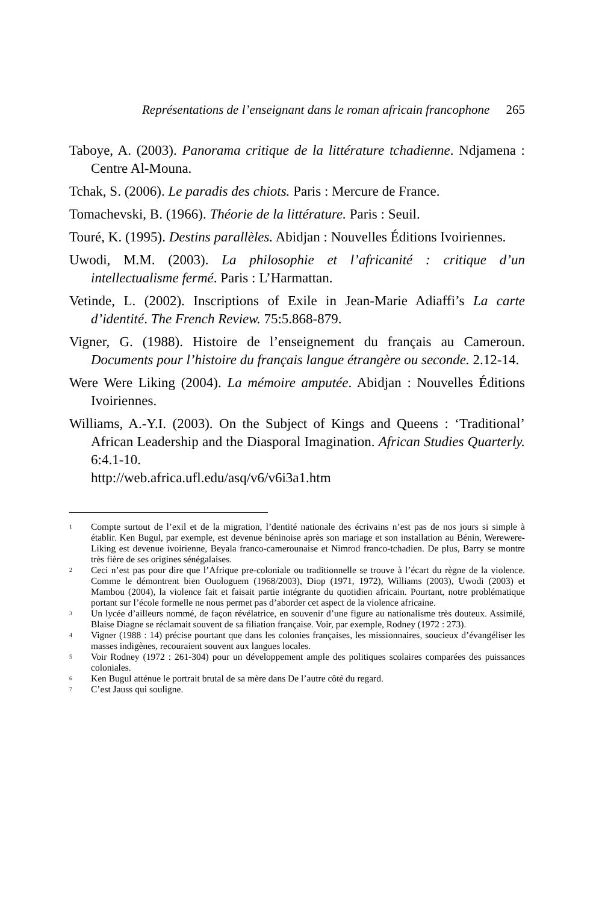Représentations de l’enseignant dans le roman africain francophone 265
Taboye, A. (2003). Panorama critique de la littérature tchadienne. Ndjamena : Centre Al-Mouna.
Tchak, S. (2006). Le paradis des chiots. Paris : Mercure de France.
Tomachevski, B. (1966). Théorie de la littérature. Paris : Seuil.
Touré, K. (1995). Destins parallèles. Abidjan : Nouvelles Éditions Ivoiriennes.
Uwodi, M.M. (2003). La philosophie et l’africanité : critique d’un intellectualisme fermé. Paris : L’Harmattan.
Vetinde, L. (2002). Inscriptions of Exile in Jean-Marie Adiaffi’s La carte d’identité. The French Review. 75:5.868-879.
Vigner, G. (1988). Histoire de l’enseignement du français au Cameroun. Documents pour l’histoire du français langue étrangère ou seconde. 2.12-14.
Were Were Liking (2004). La mémoire amputée. Abidjan : Nouvelles Éditions Ivoiriennes.
Williams, A.-Y.I. (2003). On the Subject of Kings and Queens : ‘Traditional’ African Leadership and the Diasporal Imagination. African Studies Quarterly. 6:4.1-10.
http://web.africa.ufl.edu/asq/v6/v6i3a1.htm
<sup>1</sup>
Compte surtout de l’exil et de la migration, l’dentité nationale des écrivains n’est pas de nos jours si simple à établir. Ken Bugul, par exemple, est devenue béninoise après son mariage et son installation au Bénin, Werewere-Liking est devenue ivoirienne, Beyala franco-camerounaise et Nimrod franco-tchadien. De plus, Barry se montre très fière de ses origines sénégalaises.
<sup>2</sup>
Ceci n’est pas pour dire que l’Afrique pre-coloniale ou traditionnelle se trouve à l’écart du règne de la violence. Comme le démontrent bien Ouologuem (1968/2003), Diop (1971, 1972), Williams (2003), Uwodi (2003) et Mambou (2004), la violence fait et faisait partie intégrante du quotidien africain. Pourtant, notre problématique portant sur l’école formelle ne nous permet pas d’aborder cet aspect de la violence africaine.
<sup>3</sup>
Un lycée d’ailleurs nommé, de façon révélatrice, en souvenir d’une figure au nationalisme très douteux. Assimilé, Blaise Diagne se réclamait souvent de sa filiation française. Voir, par exemple, Rodney (1972 : 273).
<sup>4</sup>
Vigner (1988 : 14) précise pourtant que dans les colonies françaises, les missionnaires, soucieux d’évangéliser les masses indigènes, recouraient souvent aux langues locales.
<sup>5</sup>
Voir Rodney (1972 : 261-304) pour un développement ample des politiques scolaires comparées des puissances coloniales.
<sup>6</sup>
Ken Bugul atténue le portrait brutal de sa mère dans De l’autre côté du regard.
<sup>7</sup>
C’est Jauss qui souligne.